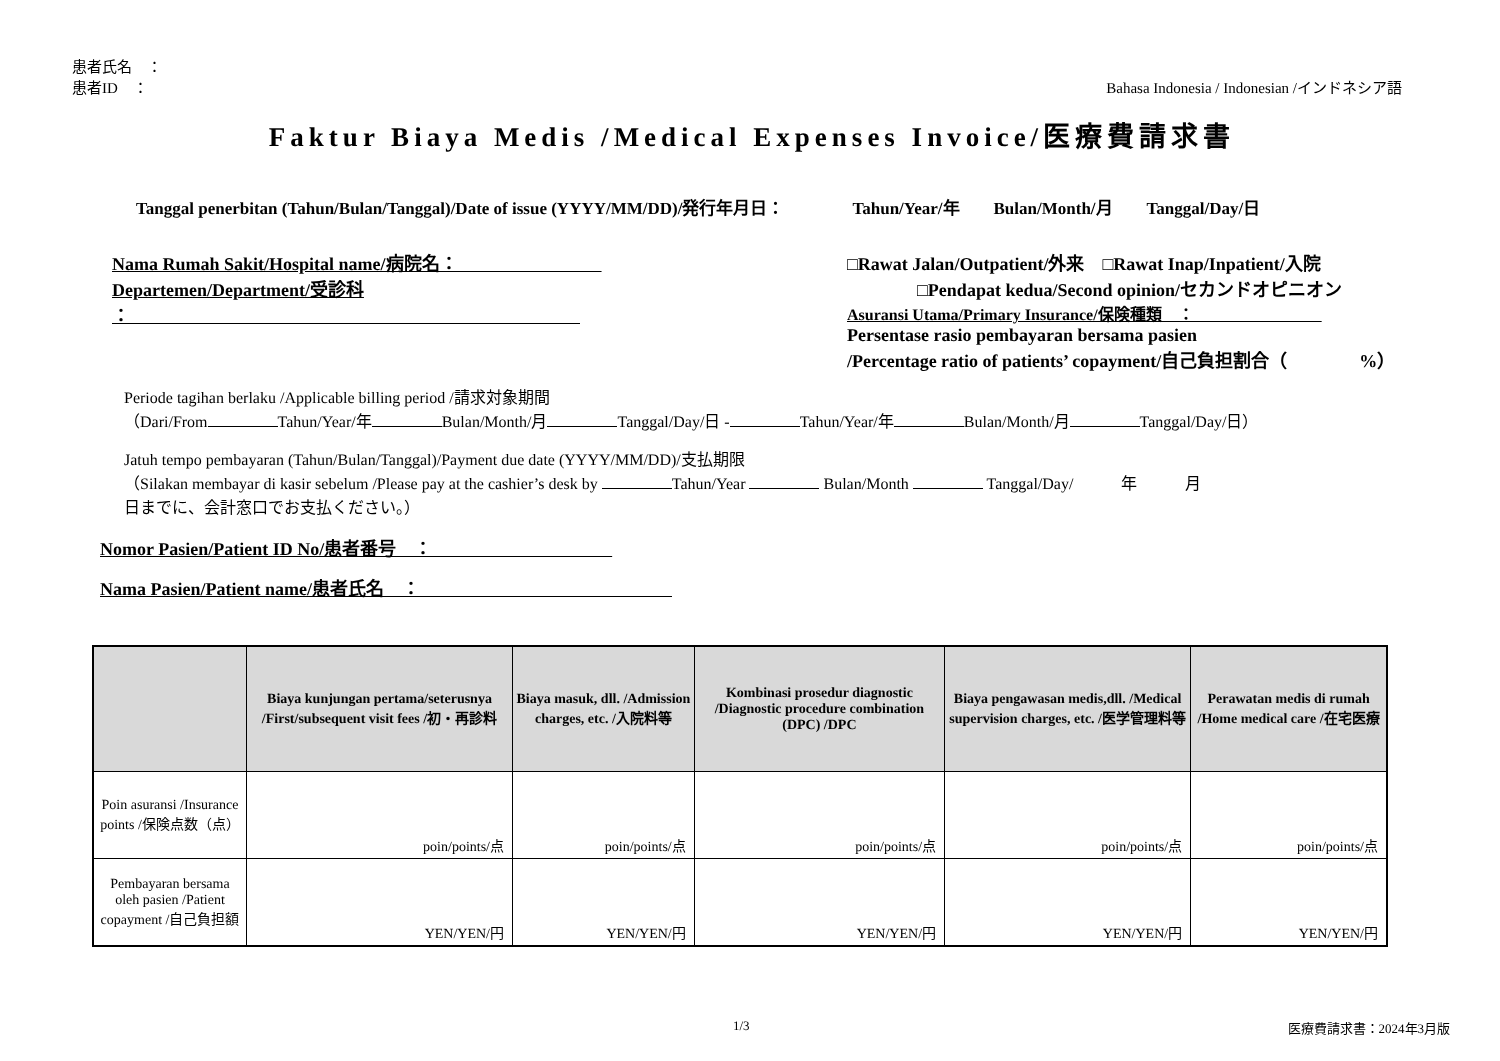患者氏名　：
患者ID　： Bahasa Indonesia / Indonesian /インドネシア語
Faktur Biaya Medis /Medical Expenses Invoice/医療費請求書
Tanggal penerbitan (Tahun/Bulan/Tanggal)/Date of issue (YYYY/MM/DD)/発行年月日：　　　　Tahun/Year/年　　Bulan/Month/月　　Tanggal/Day/日
Nama Rumah Sakit/Hospital name/病院名：　　　　　　　　
Departemen/Department/受診科
：　　　　　　　　　　　　　　　　　　　　　　　　　
□Rawat Jalan/Outpatient/外来　□Rawat Inap/Inpatient/入院
□Pendapat kedua/Second opinion/セカンドオピニオン
Asuransi Utama/Primary Insurance/保険種類　：　　　　　　　　
Persentase rasio pembayaran bersama pasien
/Percentage ratio of patients’ copayment/自己負担割合（　　　　%）
Periode tagihan berlaku /Applicable billing period /請求対象期間
（Dari/From Tahun/Year/年 Bulan/Month/月 Tanggal/Day/日 - Tahun/Year/年 Bulan/Month/月 Tanggal/Day/日）
Jatuh tempo pembayaran (Tahun/Bulan/Tanggal)/Payment due date (YYYY/MM/DD)/支払期限
（Silakan membayar di kasir sebelum /Please pay at the cashier’s desk by Tahun/Year Bulan/Month Tanggal/Day/　　　年　　　月
日までに、会計窓口でお支払ください。）
Nomor Pasien/Patient ID No/患者番号　：　　　　　　　　　　
Nama Pasien/Patient name/患者氏名　：　　　　　　　　　　　　　　
| | Biaya kunjungan pertama/seterusnya /First/subsequent visit fees /初・再診料 | Biaya masuk, dll. /Admission charges, etc. /入院料等 | Kombinasi prosedur diagnostic /Diagnostic procedure combination (DPC) /DPC | Biaya pengawasan medis,dll. /Medical supervision charges, etc. /医学管理料等 | Perawatan medis di rumah /Home medical care /在宅医療 |
| --- | --- | --- | --- | --- | --- |
| Poin asuransi /Insurance points /保険点数（点） | poin/points/点 | poin/points/点 | poin/points/点 | poin/points/点 | poin/points/点 |
| Pembayaran bersama oleh pasien /Patient copayment /自己負担額 | YEN/YEN/円 | YEN/YEN/円 | YEN/YEN/円 | YEN/YEN/円 | YEN/YEN/円 |
1/3 医療費請求書：2024年3月版